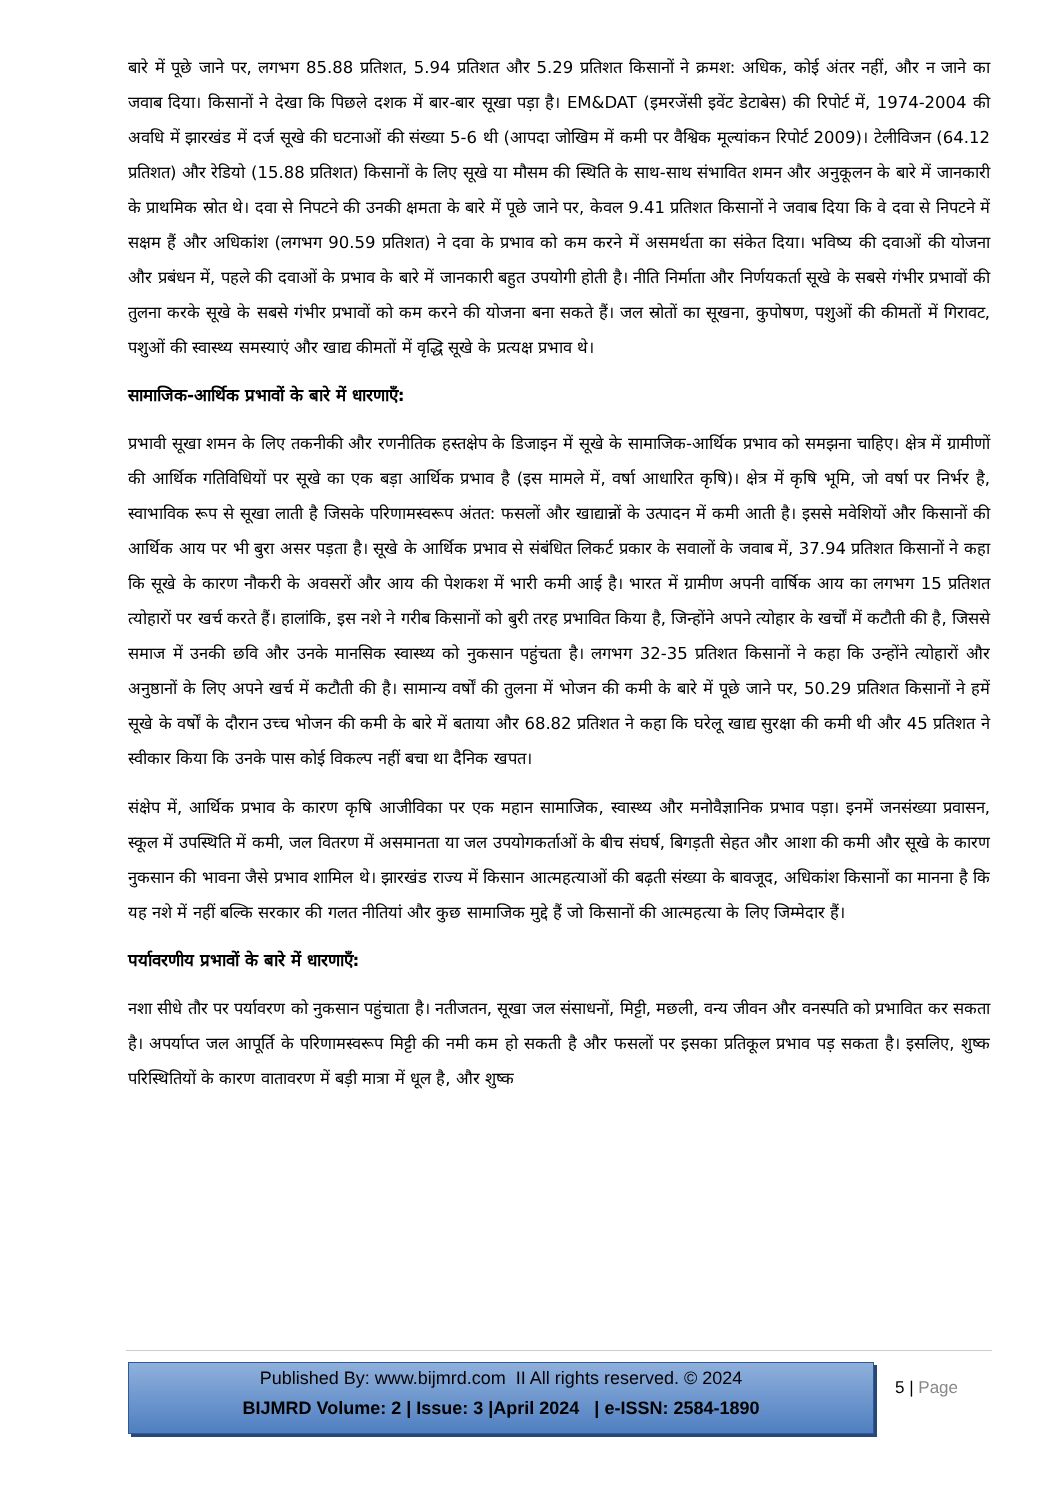बारे में पूछे जाने पर, लगभग 85.88 प्रतिशत, 5.94 प्रतिशत और 5.29 प्रतिशत किसानों ने क्रमश: अधिक, कोई अंतर नहीं, और न जाने का जवाब दिया। किसानों ने देखा कि पिछले दशक में बार-बार सूखा पड़ा है। EM&DAT (इमरजेंसी इवेंट डेटाबेस) की रिपोर्ट में, 1974-2004 की अवधि में झारखंड में दर्ज सूखे की घटनाओं की संख्या 5-6 थी (आपदा जोखिम में कमी पर वैश्विक मूल्यांकन रिपोर्ट 2009)। टेलीविजन (64.12 प्रतिशत) और रेडियो (15.88 प्रतिशत) किसानों के लिए सूखे या मौसम की स्थिति के साथ-साथ संभावित शमन और अनुकूलन के बारे में जानकारी के प्राथमिक स्रोत थे। दवा से निपटने की उनकी क्षमता के बारे में पूछे जाने पर, केवल 9.41 प्रतिशत किसानों ने जवाब दिया कि वे दवा से निपटने में सक्षम हैं और अधिकांश (लगभग 90.59 प्रतिशत) ने दवा के प्रभाव को कम करने में असमर्थता का संकेत दिया। भविष्य की दवाओं की योजना और प्रबंधन में, पहले की दवाओं के प्रभाव के बारे में जानकारी बहुत उपयोगी होती है। नीति निर्माता और निर्णयकर्ता सूखे के सबसे गंभीर प्रभावों की तुलना करके सूखे के सबसे गंभीर प्रभावों को कम करने की योजना बना सकते हैं। जल स्रोतों का सूखना, कुपोषण, पशुओं की कीमतों में गिरावट, पशुओं की स्वास्थ्य समस्याएं और खाद्य कीमतों में वृद्धि सूखे के प्रत्यक्ष प्रभाव थे।
सामाजिक-आर्थिक प्रभावों के बारे में धारणाएँ:
प्रभावी सूखा शमन के लिए तकनीकी और रणनीतिक हस्तक्षेप के डिजाइन में सूखे के सामाजिक-आर्थिक प्रभाव को समझना चाहिए। क्षेत्र में ग्रामीणों की आर्थिक गतिविधियों पर सूखे का एक बड़ा आर्थिक प्रभाव है (इस मामले में, वर्षा आधारित कृषि)। क्षेत्र में कृषि भूमि, जो वर्षा पर निर्भर है, स्वाभाविक रूप से सूखा लाती है जिसके परिणामस्वरूप अंतत: फसलों और खाद्यान्नों के उत्पादन में कमी आती है। इससे मवेशियों और किसानों की आर्थिक आय पर भी बुरा असर पड़ता है। सूखे के आर्थिक प्रभाव से संबंधित लिकर्ट प्रकार के सवालों के जवाब में, 37.94 प्रतिशत किसानों ने कहा कि सूखे के कारण नौकरी के अवसरों और आय की पेशकश में भारी कमी आई है। भारत में ग्रामीण अपनी वार्षिक आय का लगभग 15 प्रतिशत त्योहारों पर खर्च करते हैं। हालांकि, इस नशे ने गरीब किसानों को बुरी तरह प्रभावित किया है, जिन्होंने अपने त्योहार के खर्चों में कटौती की है, जिससे समाज में उनकी छवि और उनके मानसिक स्वास्थ्य को नुकसान पहुंचता है। लगभग 32-35 प्रतिशत किसानों ने कहा कि उन्होंने त्योहारों और अनुष्ठानों के लिए अपने खर्च में कटौती की है। सामान्य वर्षों की तुलना में भोजन की कमी के बारे में पूछे जाने पर, 50.29 प्रतिशत किसानों ने हमें सूखे के वर्षों के दौरान उच्च भोजन की कमी के बारे में बताया और 68.82 प्रतिशत ने कहा कि घरेलू खाद्य सुरक्षा की कमी थी और 45 प्रतिशत ने स्वीकार किया कि उनके पास कोई विकल्प नहीं बचा था दैनिक खपत।
संक्षेप में, आर्थिक प्रभाव के कारण कृषि आजीविका पर एक महान सामाजिक, स्वास्थ्य और मनोवैज्ञानिक प्रभाव पड़ा। इनमें जनसंख्या प्रवासन, स्कूल में उपस्थिति में कमी, जल वितरण में असमानता या जल उपयोगकर्ताओं के बीच संघर्ष, बिगड़ती सेहत और आशा की कमी और सूखे के कारण नुकसान की भावना जैसे प्रभाव शामिल थे। झारखंड राज्य में किसान आत्महत्याओं की बढ़ती संख्या के बावजूद, अधिकांश किसानों का मानना है कि यह नशे में नहीं बल्कि सरकार की गलत नीतियां और कुछ सामाजिक मुद्दे हैं जो किसानों की आत्महत्या के लिए जिम्मेदार हैं।
पर्यावरणीय प्रभावों के बारे में धारणाएँ:
नशा सीधे तौर पर पर्यावरण को नुकसान पहुंचाता है। नतीजतन, सूखा जल संसाधनों, मिट्टी, मछली, वन्य जीवन और वनस्पति को प्रभावित कर सकता है। अपर्याप्त जल आपूर्ति के परिणामस्वरूप मिट्टी की नमी कम हो सकती है और फसलों पर इसका प्रतिकूल प्रभाव पड़ सकता है। इसलिए, शुष्क परिस्थितियों के कारण वातावरण में बड़ी मात्रा में धूल है, और शुष्क
Published By: www.bijmrd.com II All rights reserved. © 2024
BIJMRD Volume: 2 | Issue: 3 |April 2024 | e-ISSN: 2584-1890
5 | Page